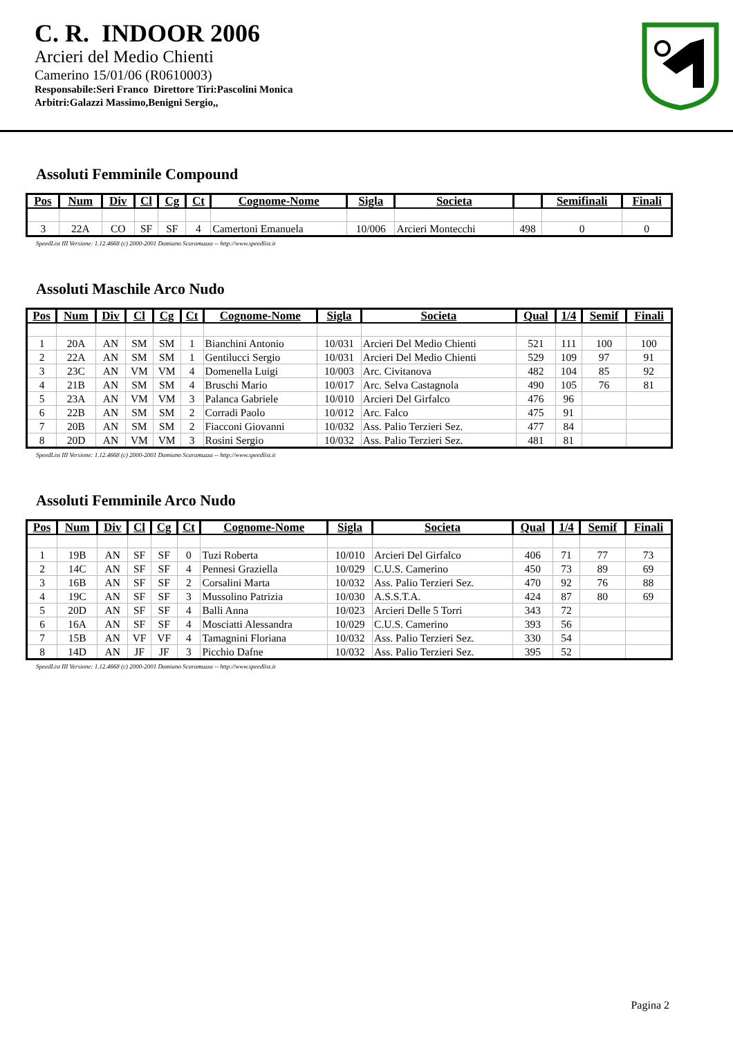C. R. INDOOR 2006
Arcieri del Medio Chienti
Camerino 15/01/06 (R0610003)
Responsabile:Seri Franco Direttore Tiri:Pascolini Monica
Arbitri:Galazzi Massimo,Benigni Sergio,,
Assoluti Femminile Compound
| Pos | Num | Div | Cl | Cg | Ct | Cognome-Nome | Sigla | Societa | | Semifinali | Finali |
| --- | --- | --- | --- | --- | --- | --- | --- | --- | --- | --- | --- |
| 3 | 22A | CO | SF | SF | 4 | Camertoni Emanuela | 10/006 | Arcieri Montecchi | 498 | 0 | 0 |
SpeedList III Versione: 1.12.4668 (c) 2000-2001 Damiano Scaramuzza -- http://www.speedlist.it
Assoluti Maschile Arco Nudo
| Pos | Num | Div | Cl | Cg | Ct | Cognome-Nome | Sigla | Societa | Qual | 1/4 | Semif | Finali |
| --- | --- | --- | --- | --- | --- | --- | --- | --- | --- | --- | --- | --- |
| 1 | 20A | AN | SM | SM | 1 | Bianchini Antonio | 10/031 | Arcieri Del Medio Chienti | 521 | 111 | 100 | 100 |
| 2 | 22A | AN | SM | SM | 1 | Gentilucci Sergio | 10/031 | Arcieri Del Medio Chienti | 529 | 109 | 97 | 91 |
| 3 | 23C | AN | VM | VM | 4 | Domenella Luigi | 10/003 | Arc. Civitanova | 482 | 104 | 85 | 92 |
| 4 | 21B | AN | SM | SM | 4 | Bruschi Mario | 10/017 | Arc. Selva Castagnola | 490 | 105 | 76 | 81 |
| 5 | 23A | AN | VM | VM | 3 | Palanca Gabriele | 10/010 | Arcieri Del Girfalco | 476 | 96 | | |
| 6 | 22B | AN | SM | SM | 2 | Corradi Paolo | 10/012 | Arc. Falco | 475 | 91 | | |
| 7 | 20B | AN | SM | SM | 2 | Fiacconi Giovanni | 10/032 | Ass. Palio Terzieri Sez. | 477 | 84 | | |
| 8 | 20D | AN | VM | VM | 3 | Rosini Sergio | 10/032 | Ass. Palio Terzieri Sez. | 481 | 81 | | |
SpeedList III Versione: 1.12.4668 (c) 2000-2001 Damiano Scaramuzza -- http://www.speedlist.it
Assoluti Femminile Arco Nudo
| Pos | Num | Div | Cl | Cg | Ct | Cognome-Nome | Sigla | Societa | Qual | 1/4 | Semif | Finali |
| --- | --- | --- | --- | --- | --- | --- | --- | --- | --- | --- | --- | --- |
| 1 | 19B | AN | SF | SF | 0 | Tuzi Roberta | 10/010 | Arcieri Del Girfalco | 406 | 71 | 77 | 73 |
| 2 | 14C | AN | SF | SF | 4 | Pennesi Graziella | 10/029 | C.U.S. Camerino | 450 | 73 | 89 | 69 |
| 3 | 16B | AN | SF | SF | 2 | Corsalini Marta | 10/032 | Ass. Palio Terzieri Sez. | 470 | 92 | 76 | 88 |
| 4 | 19C | AN | SF | SF | 3 | Mussolino Patrizia | 10/030 | A.S.S.T.A. | 424 | 87 | 80 | 69 |
| 5 | 20D | AN | SF | SF | 4 | Balli Anna | 10/023 | Arcieri Delle 5 Torri | 343 | 72 | | |
| 6 | 16A | AN | SF | SF | 4 | Mosciatti Alessandra | 10/029 | C.U.S. Camerino | 393 | 56 | | |
| 7 | 15B | AN | VF | VF | 4 | Tamagnini Floriana | 10/032 | Ass. Palio Terzieri Sez. | 330 | 54 | | |
| 8 | 14D | AN | JF | JF | 3 | Picchio Dafne | 10/032 | Ass. Palio Terzieri Sez. | 395 | 52 | | |
SpeedList III Versione: 1.12.4668 (c) 2000-2001 Damiano Scaramuzza -- http://www.speedlist.it
Pagina 2